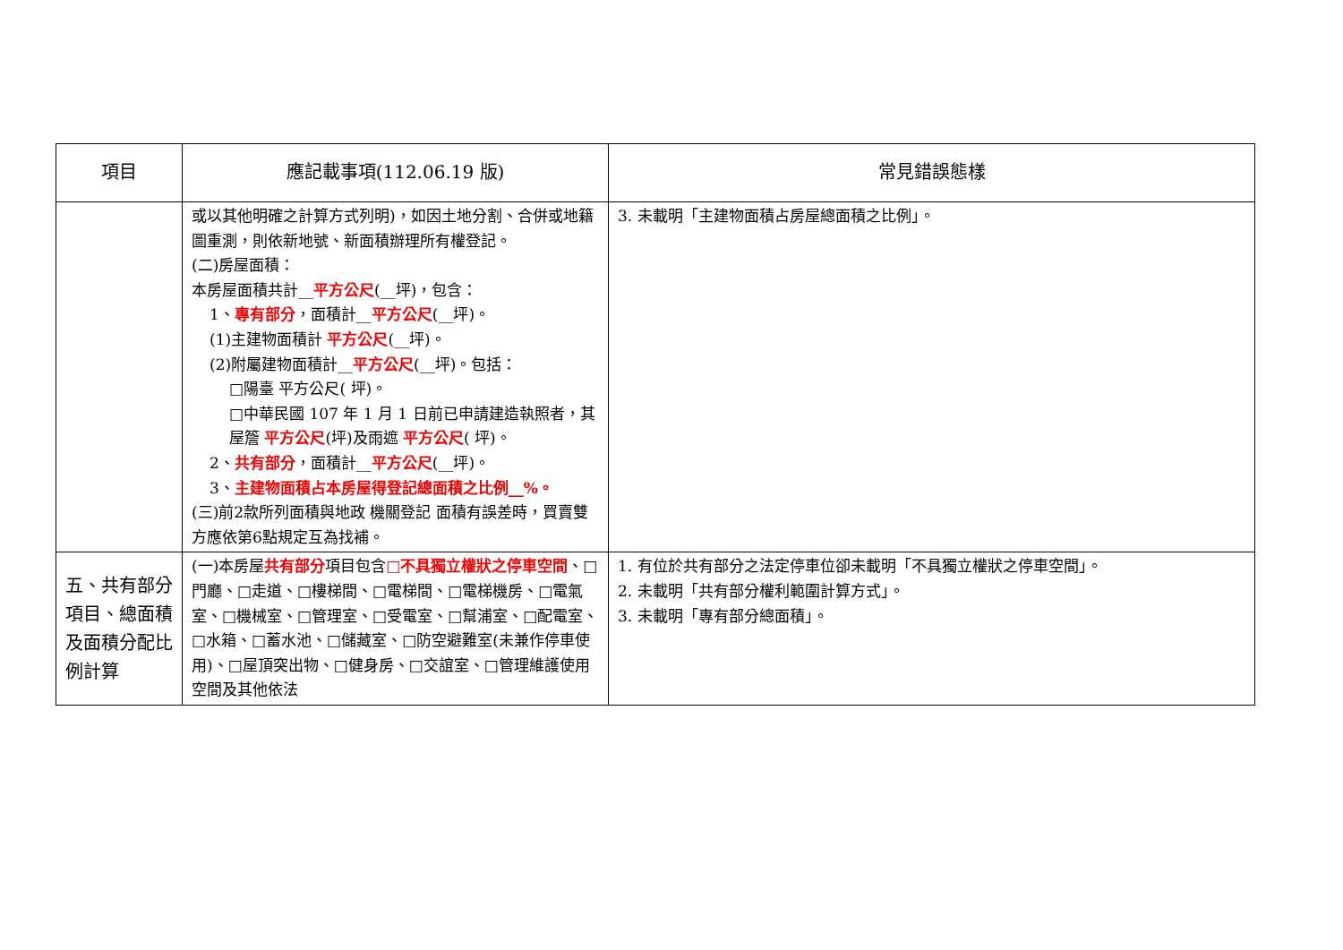| 項目 | 應記載事項(112.06.19 版) | 常見錯誤態樣 |
| --- | --- | --- |
| | 或以其他明確之計算方式列明)，如因土地分割、合併或地籍圖重測，則依新地號、新面積辦理所有權登記。 (二)房屋面積： 本房屋面積共計__ 平方公尺 (__坪)，包含： 1、 專有部分 ，面積計__ 平方公尺 (__坪)。 (1)主建物面積計 平方公尺 (__坪)。 (2)附屬建物面積計__ 平方公尺 (__坪)。包括： □陽臺 平方公尺( 坪)。 □中華民國 107 年 1 月 1 日前已申請建造執照者，其屋簷 平方公尺 (坪)及雨遮 平方公尺 ( 坪)。 2、 共有部分 ，面積計__ 平方公尺 (__坪)。 3、 主建物面積占本房屋得登記總面積之比例__%。 (三)前2款所列面積與地政 機關登記 面積有誤差時，買賣雙方應依第6點規定互為找補。 | 3. 未載明「主建物面積占房屋總面積之比例」。 |
| 五、共有部分項目、總面積及面積分配比例計算 | (一)本房屋 共有部分 項目包含 □不具獨立權狀之停車空間 、□門廳、□走道、□樓梯間、□電梯間、□電梯機房、□電氣室、□機械室、□管理室、□受電室、□幫浦室、□配電室、□水箱、□蓄水池、□儲藏室、□防空避難室(未兼作停車使用)、□屋頂突出物、□健身房、□交誼室、□管理維護使用空間及其他依法 | 1. 有位於共有部分之法定停車位卻未載明「不具獨立權狀之停車空間」。 2. 未載明「共有部分權利範圍計算方式」。 3. 未載明「專有部分總面積」。 |